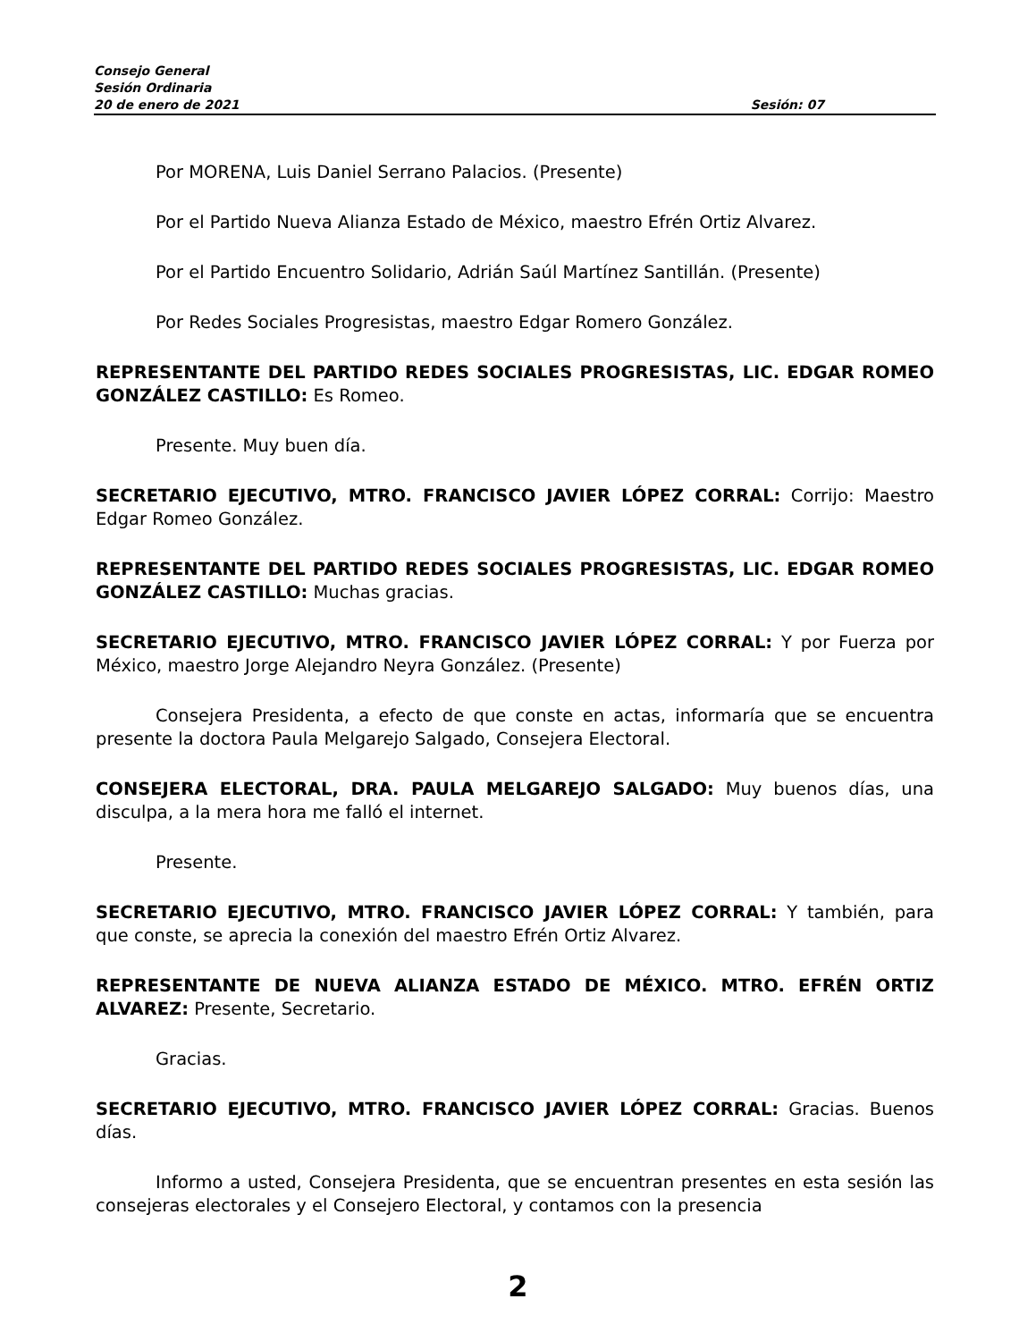Consejo General
Sesión Ordinaria
20 de enero de 2021 Sesión: 07
Por MORENA, Luis Daniel Serrano Palacios. (Presente)
Por el Partido Nueva Alianza Estado de México, maestro Efrén Ortiz Alvarez.
Por el Partido Encuentro Solidario, Adrián Saúl Martínez Santillán. (Presente)
Por Redes Sociales Progresistas, maestro Edgar Romero González.
REPRESENTANTE DEL PARTIDO REDES SOCIALES PROGRESISTAS, LIC. EDGAR ROMEO GONZÁLEZ CASTILLO: Es Romeo.
Presente. Muy buen día.
SECRETARIO EJECUTIVO, MTRO. FRANCISCO JAVIER LÓPEZ CORRAL: Corrijo: Maestro Edgar Romeo González.
REPRESENTANTE DEL PARTIDO REDES SOCIALES PROGRESISTAS, LIC. EDGAR ROMEO GONZÁLEZ CASTILLO: Muchas gracias.
SECRETARIO EJECUTIVO, MTRO. FRANCISCO JAVIER LÓPEZ CORRAL: Y por Fuerza por México, maestro Jorge Alejandro Neyra González. (Presente)
Consejera Presidenta, a efecto de que conste en actas, informaría que se encuentra presente la doctora Paula Melgarejo Salgado, Consejera Electoral.
CONSEJERA ELECTORAL, DRA. PAULA MELGAREJO SALGADO: Muy buenos días, una disculpa, a la mera hora me falló el internet.
Presente.
SECRETARIO EJECUTIVO, MTRO. FRANCISCO JAVIER LÓPEZ CORRAL: Y también, para que conste, se aprecia la conexión del maestro Efrén Ortiz Alvarez.
REPRESENTANTE DE NUEVA ALIANZA ESTADO DE MÉXICO. MTRO. EFRÉN ORTIZ ALVAREZ: Presente, Secretario.
Gracias.
SECRETARIO EJECUTIVO, MTRO. FRANCISCO JAVIER LÓPEZ CORRAL: Gracias. Buenos días.
Informo a usted, Consejera Presidenta, que se encuentran presentes en esta sesión las consejeras electorales y el Consejero Electoral, y contamos con la presencia
2